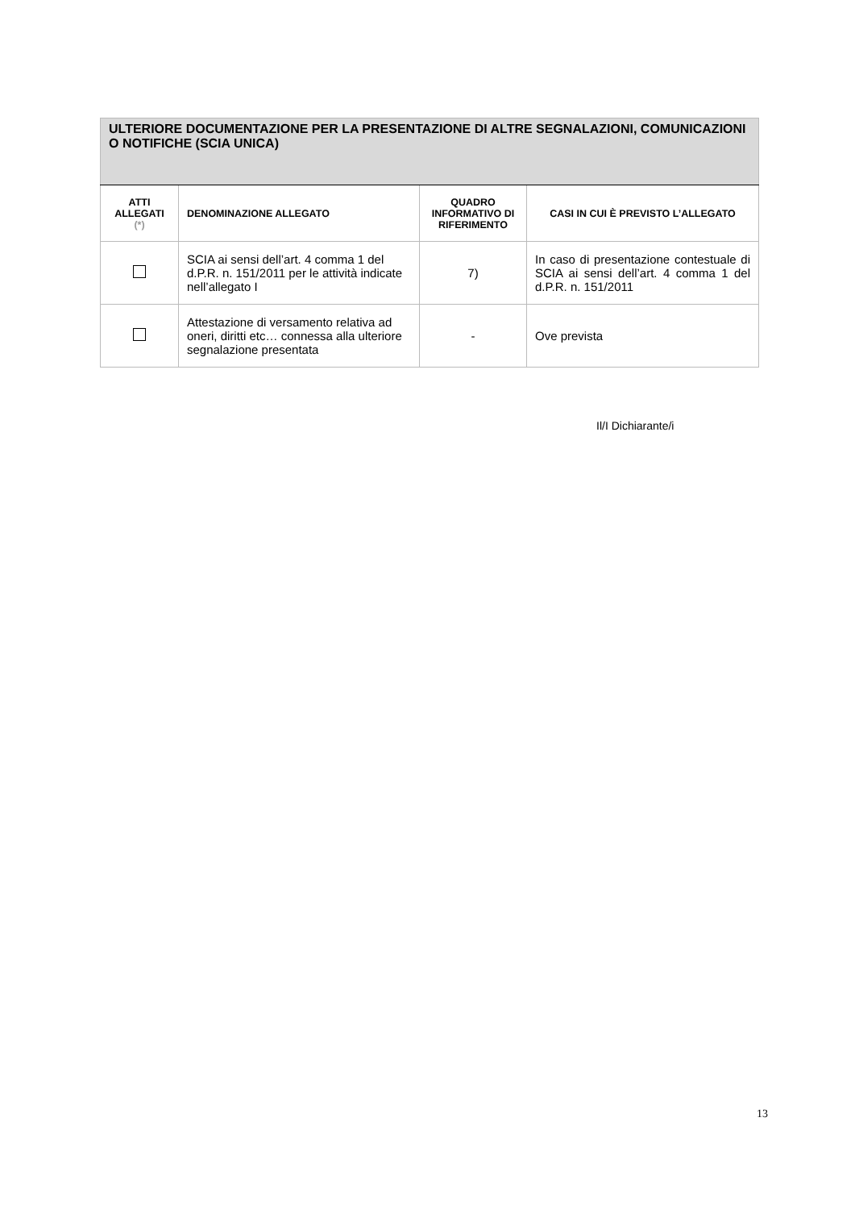| ULTERIORE DOCUMENTAZIONE PER LA PRESENTAZIONE DI ALTRE SEGNALAZIONI, COMUNICAZIONI O NOTIFICHE (SCIA UNICA) | | | |
| --- | --- | --- | --- |
| ATTI ALLEGATI (*) | DENOMINAZIONE ALLEGATO | QUADRO INFORMATIVO DI RIFERIMENTO | CASI IN CUI È PREVISTO L’ALLEGATO |
| | SCIA ai sensi dell’art. 4 comma 1 del d.P.R. n. 151/2011 per le attività indicate nell’allegato I | 7) | In caso di presentazione contestuale di SCIA ai sensi dell’art. 4 comma 1 del d.P.R. n. 151/2011 |
| | Attestazione di versamento relativa ad oneri, diritti etc… connessa alla ulteriore segnalazione presentata | - | Ove prevista |
Il/I Dichiarante/i
13